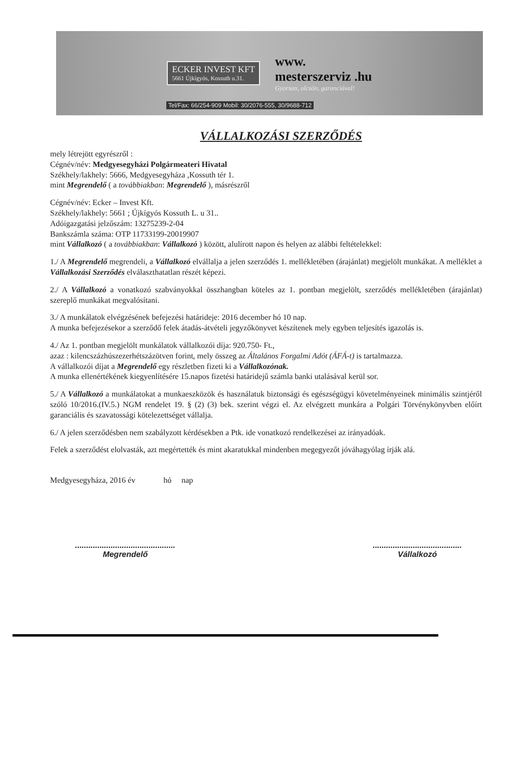ECKER INVEST KFT
5661 Újkígyós, Kossuth u.31.
www.
mesterszerviz .hu
Gyorsan, olcsón, garanciával!
Tel/Fax: 66/254-909 Mobil: 30/2076-555, 30/9688-712
VÁLLALKOZÁSI SZERZŐDÉS
mely létrejött egyrészről :
Cégnév/név: Medgyesegyházi Polgármeateri Hivatal
Székhely/lakhely: 5666, Medgyesegyháza ,Kossuth tér 1.
mint Megrendelő ( a továbbiakban: Megrendelő ), másrészről
Cégnév/név: Ecker – Invest Kft.
Székhely/lakhely: 5661 ; Újkígyós Kossuth L. u 31..
Adóigazgatási jelzőszám: 13275239-2-04
Bankszámla száma: OTP 11733199-20019907
mint Vállalkozó ( a továbbiakban: Vállalkozó ) között, alulírott napon és helyen az alábbi feltételekkel:
1./ A Megrendelő megrendeli, a Vállalkozó elvállalja a jelen szerződés 1. mellékletében (árajánlat) megjelölt munkákat. A melléklet a Vállalkozási Szerződés elválaszthatatlan részét képezi.
2./ A Vállalkozó a vonatkozó szabványokkal összhangban köteles az 1. pontban megjelölt, szerződés mellékletében (árajánlat) szereplő munkákat megvalósítani.
3./ A munkálatok elvégzésének befejezési határideje: 2016 december hó 10 nap.
A munka befejezésekor a szerződő felek átadás-átvételi jegyzőkönyvet készítenek mely egyben teljesítés igazolás is.
4./ Az 1. pontban megjelölt munkálatok vállalkozói díja: 920.750- Ft.,
azaz : kilencszázhúszezerhétszázötven forint, mely összeg az Általános Forgalmi Adót (ÁFÁ-t) is tartalmazza.
A vállalkozói díjat a Megrendelő egy részletben fizeti ki a Vállalkozónak.
A munka ellenértékének kiegyenlítésére 15.napos fizetési határidejű számla banki utalásával kerül sor.
5./ A Vállalkozó a munkálatokat a munkaeszközök és használatuk biztonsági és egészségügyi követelményeinek minimális szintjéről szóló 10/2016.(IV.5.) NGM rendelet 19. § (2) (3) bek. szerint végzi el. Az elvégzett munkára a Polgári Törvénykönyvben előírt garanciális és szavatossági kötelezettséget vállalja.
6./ A jelen szerződésben nem szabályzott kérdésekben a Ptk. ide vonatkozó rendelkezései az irányadóak.
Felek a szerződést elolvasták, azt megértették és mint akaratukkal mindenben megegyezőt jóváhagyólag írják alá.
Medgyesegyháza, 2016 év hó nap
.............................................
Megrendelő
........................................
Vállalkozó